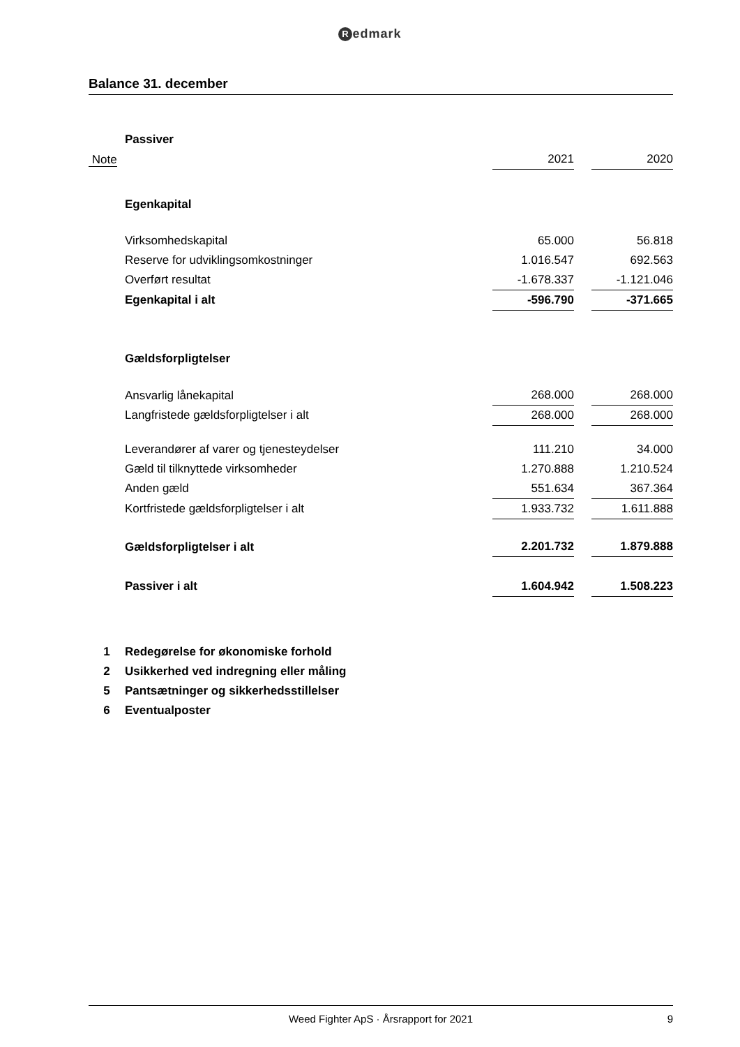Redmark
Balance 31. december
| | Passiver | | | |
| Note | | 2021 | | 2020 |
| | Egenkapital | | | |
| | Virksomhedskapital | 65.000 | | 56.818 |
| | Reserve for udviklingsomkostninger | 1.016.547 | | 692.563 |
| | Overført resultat | -1.678.337 | | -1.121.046 |
| | Egenkapital i alt | -596.790 | | -371.665 |
| | Gældsforpligtelser | | | |
| | Ansvarlig lånekapital | 268.000 | | 268.000 |
| | Langfristede gældsforpligtelser i alt | 268.000 | | 268.000 |
| | Leverandører af varer og tjenesteydelser | 111.210 | | 34.000 |
| | Gæld til tilknyttede virksomheder | 1.270.888 | | 1.210.524 |
| | Anden gæld | 551.634 | | 367.364 |
| | Kortfristede gældsforpligtelser i alt | 1.933.732 | | 1.611.888 |
| | Gældsforpligtelser i alt | 2.201.732 | | 1.879.888 |
| | Passiver i alt | 1.604.942 | | 1.508.223 |
| 1 | Redegørelse for økonomiske forhold | | | |
| 2 | Usikkerhed ved indregning eller måling | | | |
| 5 | Pantsætninger og sikkerhedsstillelser | | | |
| 6 | Eventualposter | | | |
Weed Fighter ApS · Årsrapport for 2021 9